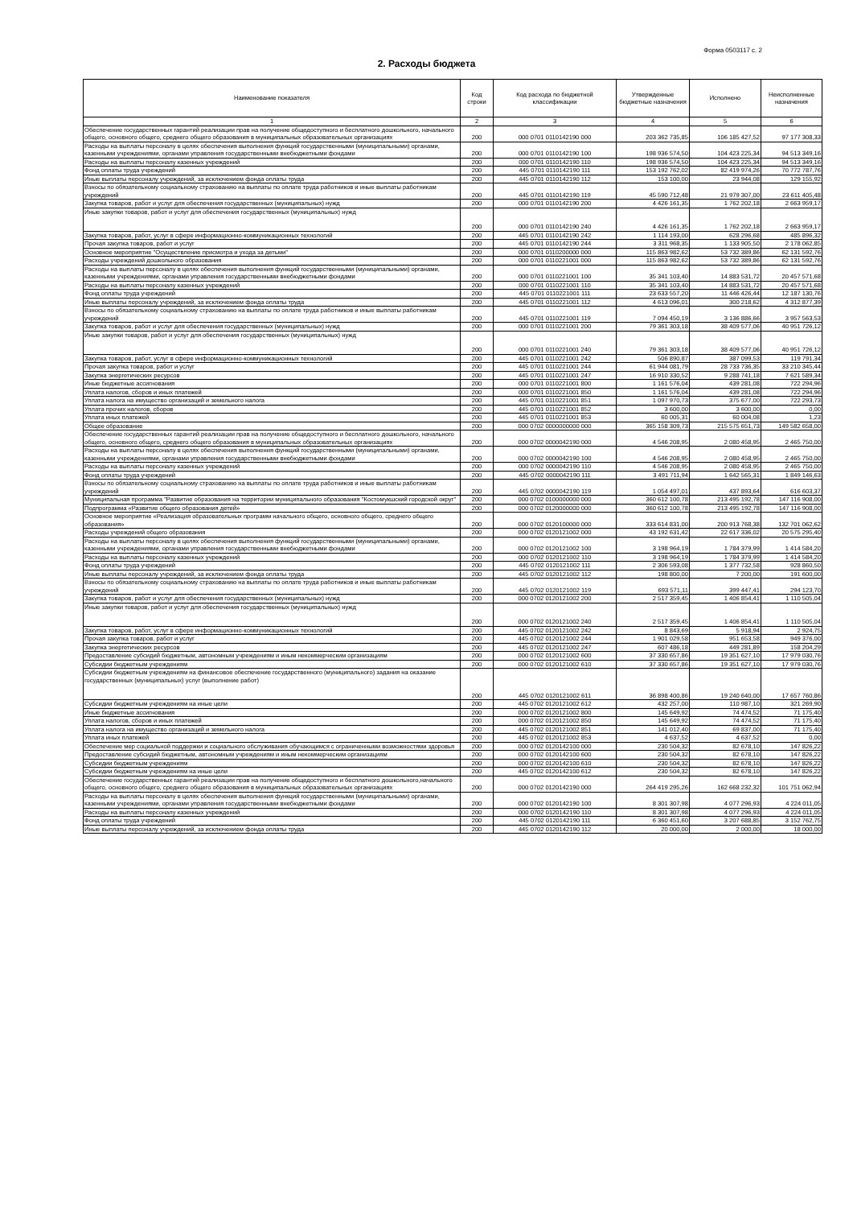Форма 0503117 с. 2
2. Расходы бюджета
| Наименование показателя | Код строки | Код расхода по бюджетной классификации | Утвержденные бюджетные назначения | Исполнено | Неисполненные назначения |
| --- | --- | --- | --- | --- | --- |
| 1 | 2 | 3 | 4 | 5 | 6 |
| Обеспечение государственных гарантий реализации прав на получение общедоступного и бесплатного дошкольного, начального общего, основного общего, среднего общего образования в муниципальных образовательных организациях | 200 | 000 0701 0110142190 000 | 203 362 735,85 | 106 185 427,52 | 97 177 308,33 |
| Расходы на выплаты персоналу в целях обеспечения выполнения функций государственными (муниципальными) органами, казенными учреждениями, органами управления государственными внебюджетными фондами | 200 | 000 0701 0110142190 100 | 198 936 574,50 | 104 423 225,34 | 94 513 349,16 |
| Расходы на выплаты персоналу казенных учреждений | 200 | 000 0701 0110142190 110 | 198 936 574,50 | 104 423 225,34 | 94 513 349,16 |
| Фонд оплаты труда учреждений | 200 | 445 0701 0110142190 111 | 153 192 762,02 | 82 419 974,26 | 70 772 787,76 |
| Иные выплаты персоналу учреждений, за исключением фонда оплаты труда | 200 | 445 0701 0110142190 112 | 153 100,00 | 23 944,08 | 129 155,92 |
| Взносы по обязательному социальному страхованию на выплаты по оплате труда работников и иные выплаты работникам учреждений | 200 | 445 0701 0110142190 119 | 45 590 712,48 | 21 979 307,00 | 23 611 405,48 |
| Закупка товаров, работ и услуг для обеспечения государственных (муниципальных) нужд | 200 | 000 0701 0110142190 200 | 4 426 161,35 | 1 762 202,18 | 2 663 959,17 |
| Иные закупки товаров, работ и услуг для обеспечения государственных (муниципальных) нужд | 200 | 000 0701 0110142190 240 | 4 426 161,35 | 1 762 202,18 | 2 663 959,17 |
| Закупка товаров, работ, услуг в сфере информационно-коммуникационных технологий | 200 | 445 0701 0110142190 242 | 1 114 193,00 | 628 296,68 | 485 896,32 |
| Прочая закупка товаров, работ и услуг | 200 | 445 0701 0110142190 244 | 3 311 968,35 | 1 133 905,50 | 2 178 062,85 |
| Основное мероприятие "Осуществление присмотра и ухода за детьми" | 200 | 000 0701 0110200000 000 | 115 863 982,62 | 53 732 389,86 | 62 131 592,76 |
| Расходы учреждений дошкольного образования | 200 | 000 0701 0110221001 000 | 115 863 982,62 | 53 732 389,86 | 62 131 592,76 |
| Расходы на выплаты персоналу в целях обеспечения выполнения функций государственными (муниципальными) органами, казенными учреждениями, органами управления государственными внебюджетными фондами | 200 | 000 0701 0110221001 100 | 35 341 103,40 | 14 883 531,72 | 20 457 571,68 |
| Расходы на выплаты персоналу казенных учреждений | 200 | 000 0701 0110221001 110 | 35 341 103,40 | 14 883 531,72 | 20 457 571,68 |
| Фонд оплаты труда учреждений | 200 | 445 0701 0110221001 111 | 23 633 557,20 | 11 446 426,44 | 12 187 130,76 |
| Иные выплаты персоналу учреждений, за исключением фонда оплаты труда | 200 | 445 0701 0110221001 112 | 4 613 096,01 | 300 218,62 | 4 312 877,39 |
| Взносы по обязательному социальному страхованию на выплаты по оплате труда работников и иные выплаты работникам учреждений | 200 | 445 0701 0110221001 119 | 7 094 450,19 | 3 136 886,66 | 3 957 563,53 |
| Закупка товаров, работ и услуг для обеспечения государственных (муниципальных) нужд | 200 | 000 0701 0110221001 200 | 79 361 303,18 | 38 409 577,06 | 40 951 726,12 |
| Иные закупки товаров, работ и услуг для обеспечения государственных (муниципальных) нужд | 200 | 000 0701 0110221001 240 | 79 361 303,18 | 38 409 577,06 | 40 951 726,12 |
| Закупка товаров, работ, услуг в сфере информационно-коммуникационных технологий | 200 | 445 0701 0110221001 242 | 506 890,87 | 387 099,53 | 119 791,34 |
| Прочая закупка товаров, работ и услуг | 200 | 445 0701 0110221001 244 | 61 944 081,79 | 28 733 736,35 | 33 210 345,44 |
| Закупка энергетических ресурсов | 200 | 445 0701 0110221001 247 | 16 910 330,52 | 9 288 741,18 | 7 621 589,34 |
| Иные бюджетные ассигнования | 200 | 000 0701 0110221001 800 | 1 161 576,04 | 439 281,08 | 722 294,96 |
| Уплата налогов, сборов и иных платежей | 200 | 000 0701 0110221001 850 | 1 161 576,04 | 439 281,08 | 722 294,96 |
| Уплата налога на имущество организаций и земельного налога | 200 | 445 0701 0110221001 851 | 1 097 970,73 | 375 677,00 | 722 293,73 |
| Уплата прочих налогов, сборов | 200 | 445 0701 0110221001 852 | 3 600,00 | 3 600,00 | 0,00 |
| Уплата иных платежей | 200 | 445 0701 0110221001 853 | 60 005,31 | 60 004,08 | 1,23 |
| Общее образование | 200 | 000 0702 0000000000 000 | 365 158 309,73 | 215 575 651,73 | 149 582 658,00 |
| Обеспечение государственных гарантий реализации прав на получение общедоступного и бесплатного дошкольного, начального общего, основного общего, среднего общего образования в муниципальных образовательных организациях | 200 | 000 0702 0000042190 000 | 4 546 208,95 | 2 080 458,95 | 2 465 750,00 |
| Расходы на выплаты персоналу в целях обеспечения выполнения функций государственными (муниципальными) органами, казенными учреждениями, органами управления государственными внебюджетными фондами | 200 | 000 0702 0000042190 100 | 4 546 208,95 | 2 080 458,95 | 2 465 750,00 |
| Расходы на выплаты персоналу казенных учреждений | 200 | 000 0702 0000042190 110 | 4 546 208,95 | 2 080 458,95 | 2 465 750,00 |
| Фонд оплаты труда учреждений | 200 | 445 0702 0000042190 111 | 3 491 711,94 | 1 642 565,31 | 1 849 146,63 |
| Взносы по обязательному социальному страхованию на выплаты по оплате труда работников и иные выплаты работникам учреждений | 200 | 445 0702 0000042190 119 | 1 054 497,01 | 437 893,64 | 616 603,37 |
| Муниципальная программа "Развитие образования на территории муниципального образования "Костомукшский городской округ" | 200 | 000 0702 0100000000 000 | 360 612 100,78 | 213 495 192,78 | 147 116 908,00 |
| Подпрограмма «Развитие общего образования детей» | 200 | 000 0702 0120000000 000 | 360 612 100,78 | 213 495 192,78 | 147 116 908,00 |
| Основное мероприятие «Реализация образовательных программ начального общего, основного общего, среднего общего образования» | 200 | 000 0702 0120100000 000 | 333 614 831,00 | 200 913 768,38 | 132 701 062,62 |
| Расходы учреждений общего образования | 200 | 000 0702 0120121002 000 | 43 192 631,42 | 22 617 336,02 | 20 575 295,40 |
| Расходы на выплаты персоналу в целях обеспечения выполнения функций государственными (муниципальными) органами, казенными учреждениями, органами управления государственными внебюджетными фондами | 200 | 000 0702 0120121002 100 | 3 198 964,19 | 1 784 379,99 | 1 414 584,20 |
| Расходы на выплаты персоналу казенных учреждений | 200 | 000 0702 0120121002 110 | 3 198 964,19 | 1 784 379,99 | 1 414 584,20 |
| Фонд оплаты труда учреждений | 200 | 445 0702 0120121002 111 | 2 306 593,08 | 1 377 732,58 | 928 860,50 |
| Иные выплаты персоналу учреждений, за исключением фонда оплаты труда | 200 | 445 0702 0120121002 112 | 198 800,00 | 7 200,00 | 191 600,00 |
| Взносы по обязательному социальному страхованию на выплаты по оплате труда работников и иные выплаты работникам учреждений | 200 | 445 0702 0120121002 119 | 693 571,11 | 399 447,41 | 294 123,70 |
| Закупка товаров, работ и услуг для обеспечения государственных (муниципальных) нужд | 200 | 000 0702 0120121002 200 | 2 517 359,45 | 1 406 854,41 | 1 110 505,04 |
| Иные закупки товаров, работ и услуг для обеспечения государственных (муниципальных) нужд | 200 | 000 0702 0120121002 240 | 2 517 359,45 | 1 406 854,41 | 1 110 505,04 |
| Закупка товаров, работ, услуг в сфере информационно-коммуникационных технологий | 200 | 445 0702 0120121002 242 | 8 843,69 | 5 918,94 | 2 924,75 |
| Прочая закупка товаров, работ и услуг | 200 | 445 0702 0120121002 244 | 1 901 029,58 | 951 653,58 | 949 376,00 |
| Закупка энергетических ресурсов | 200 | 445 0702 0120121002 247 | 607 486,18 | 449 281,89 | 158 204,29 |
| Предоставление субсидий бюджетным, автономным учреждениям и иным некоммерческим организациям | 200 | 000 0702 0120121002 600 | 37 330 657,86 | 19 351 627,10 | 17 979 030,76 |
| Субсидии бюджетным учреждениям | 200 | 000 0702 0120121002 610 | 37 330 657,86 | 19 351 627,10 | 17 979 030,76 |
| Субсидии бюджетным учреждениям на финансовое обеспечение государственного (муниципального) задания на оказание государственных (муниципальных) услуг (выполнение работ) | 200 | 445 0702 0120121002 611 | 36 898 400,86 | 19 240 640,00 | 17 657 760,86 |
| Субсидии бюджетным учреждениям на иные цели | 200 | 445 0702 0120121002 612 | 432 257,00 | 110 987,10 | 321 269,90 |
| Иные бюджетные ассигнования | 200 | 000 0702 0120121002 800 | 145 649,92 | 74 474,52 | 71 175,40 |
| Уплата налогов, сборов и иных платежей | 200 | 000 0702 0120121002 850 | 145 649,92 | 74 474,52 | 71 175,40 |
| Уплата налога на имущество организаций и земельного налога | 200 | 445 0702 0120121002 851 | 141 012,40 | 69 837,00 | 71 175,40 |
| Уплата иных платежей | 200 | 445 0702 0120121002 853 | 4 637,52 | 4 637,52 | 0,00 |
| Обеспечение мер социальной поддержки и социального обслуживания обучающимся с ограниченными возможностями здоровья | 200 | 000 0702 0120142100 000 | 230 504,32 | 82 678,10 | 147 826,22 |
| Предоставление субсидий бюджетным, автономным учреждениям и иным некоммерческим организациям | 200 | 000 0702 0120142100 600 | 230 504,32 | 82 678,10 | 147 826,22 |
| Субсидии бюджетным учреждениям | 200 | 000 0702 0120142100 610 | 230 504,32 | 82 678,10 | 147 826,22 |
| Субсидии бюджетным учреждениям на иные цели | 200 | 445 0702 0120142100 612 | 230 504,32 | 82 678,10 | 147 826,22 |
| Обеспечение государственных гарантий реализации прав на получение общедоступного и бесплатного дошкольного,начального общего, основного общего, среднего общего образования в муниципальных образовательных организациях | 200 | 000 0702 0120142190 000 | 264 419 295,26 | 162 668 232,32 | 101 751 062,94 |
| Расходы на выплаты персоналу в целях обеспечения выполнения функций государственными (муниципальными) органами, казенными учреждениями, органами управления государственными внебюджетными фондами | 200 | 000 0702 0120142190 100 | 8 301 307,98 | 4 077 296,93 | 4 224 011,05 |
| Расходы на выплаты персоналу казенных учреждений | 200 | 000 0702 0120142190 110 | 8 301 307,98 | 4 077 296,93 | 4 224 011,05 |
| Фонд оплаты труда учреждений | 200 | 445 0702 0120142190 111 | 6 360 451,60 | 3 207 688,85 | 3 152 762,75 |
| Иные выплаты персоналу учреждений, за исключением фонда оплаты труда | 200 | 445 0702 0120142190 112 | 20 000,00 | 2 000,00 | 18 000,00 |